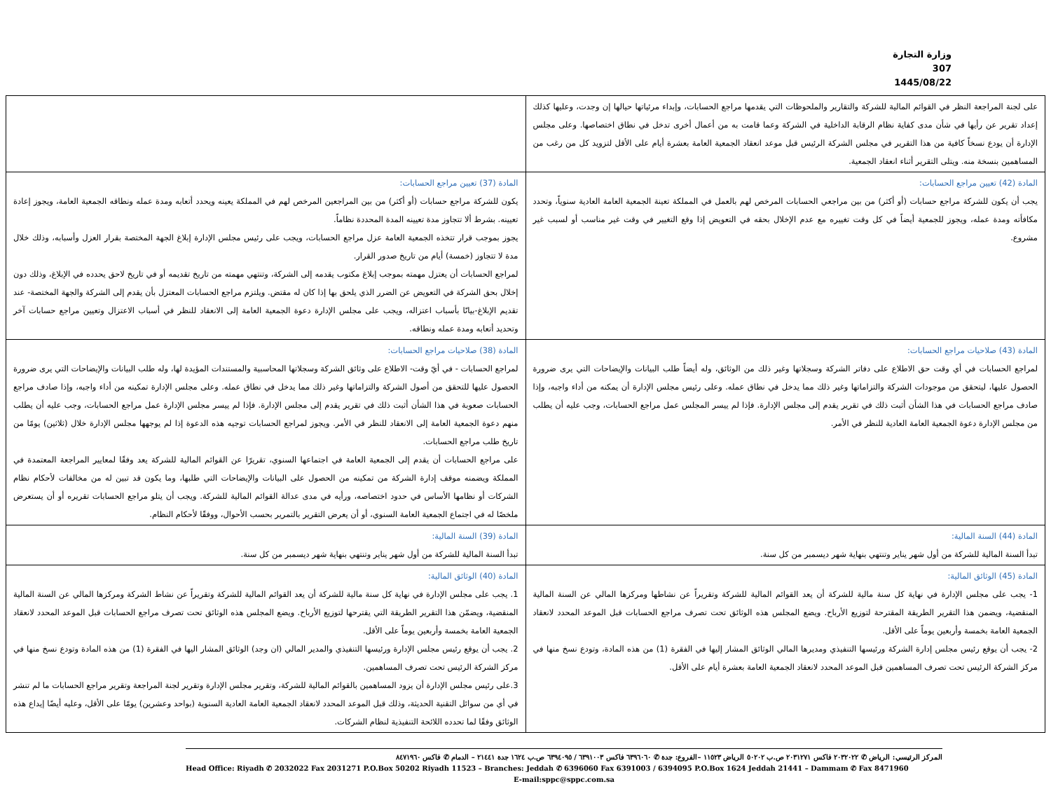وزارة التجارة
307
1445/08/22
| على لجنة المراجعة النظر في القوائم المالية للشركة والتقارير والملحوظات التي يقدمها مراجع الحسابات، وإبداء مرئياتها حيالها إن وجدت، وعليها كذلك إعداد تقرير عن رأيها في شأن مدى كفاية نظام الرقابة الداخلية في الشركة وعما قامت به من أعمال أخرى تدخل في نطاق اختصاصها. وعلى مجلس الإدارة أن يودع نسخاً كافية من هذا التقرير في مجلس الشركة الرئيس قبل موعد انعقاد الجمعية العامة بعشرة أيام على الأقل لتزويد كل من رغب من المساهمين بنسخة منه. ويتلى التقرير أثناء انعقاد الجمعية. | |
| المادة (42) تعيين مراجع الحسابات: يجب أن يكون للشركة مراجع حسابات (أو أكثر) من بين مراجعي الحسابات المرخص لهم بالعمل في المملكة تعينة الجمعية العامة العادية سنوياً، وتحدد مكافأته ومدة عمله، ويجوز للجمعية أيضاً في كل وقت تغييره مع عدم الإخلال بحقه في التعويض إذا وقع التغيير في وقت غير مناسب أو لسبب غير مشروع. | المادة (37) تعيين مراجع الحسابات: يكون للشركة مراجع حسابات (أو أكثر) من بين المراجعين المرخص لهم في المملكة يعينه ويحدد أتعابه ومدة عمله ونطاقه الجمعية العامة، ويجوز إعادة تعيينه. بشرط ألا تتجاوز مدة تعيينه المدة المحددة نظاماً. يجوز بموجب قرار تتخذه الجمعية العامة عزل مراجع الحسابات، ويجب على رئيس مجلس الإدارة إبلاغ الجهة المختصة بقرار العزل وأسبابه، وذلك خلال مدة لا تتجاوز (خمسة) أيام من تاريخ صدور القرار. لمراجع الحسابات أن يعتزل مهمته بموجب إبلاغ مكتوب يقدمه إلى الشركة، وتنتهي مهمته من تاريخ تقديمه أو في تاريخ لاحق يحدده في الإبلاغ، وذلك دون إخلال بحق الشركة في التعويض عن الضرر الذي يلحق بها إذا كان له مقتض. ويلتزم مراجع الحسابات المعتزل بأن يقدم إلى الشركة والجهة المختصة- عند تقديم الإبلاغ-بيانًا بأسباب اعتزاله، ويجب على مجلس الإدارة دعوة الجمعية العامة إلى الانعقاد للنظر في أسباب الاعتزال وتعيين مراجع حسابات آخر وتحديد أتعابه ومدة عمله ونطاقه. |
| المادة (43) صلاحيات مراجع الحسابات: لمراجع الحسابات في أي وقت حق الاطلاع على دفاتر الشركة وسجلاتها وغير ذلك من الوثائق، وله أيضاً طلب البيانات والإيضاحات التي يرى ضرورة الحصول عليها، ليتحقق من موجودات الشركة والتزاماتها وغير ذلك مما يدخل في نطاق عمله. وعلى رئيس مجلس الإدارة أن يمكنه من أداء واجبه، وإذا صادف مراجع الحسابات في هذا الشأن أثبت ذلك في تقرير يقدم إلى مجلس الإدارة. فإذا لم ييسر المجلس عمل مراجع الحسابات، وجب عليه أن يطلب من مجلس الإدارة دعوة الجمعية العامة العادية للنظر في الأمر. | المادة (38) صلاحيات مراجع الحسابات: لمراجع الحسابات - في أيّ وقت- الاطلاع على وثائق الشركة وسجلاتها المحاسبية والمستندات المؤيدة لها، وله طلب البيانات والإيضاحات التي يرى ضرورة الحصول عليها للتحقق من أصول الشركة والتزاماتها وغير ذلك مما يدخل في نطاق عمله. وعلى مجلس الإدارة تمكينه من أداء واجبه، وإذا صادف مراجع الحسابات صعوبة في هذا الشأن أثبت ذلك في تقرير يقدم إلى مجلس الإدارة. فإذا لم ييسر مجلس الإدارة عمل مراجع الحسابات، وجب عليه أن يطلب منهم دعوة الجمعية العامة إلى الانعقاد للنظر في الأمر. ويجوز لمراجع الحسابات توجيه هذه الدعوة إذا لم يوجهها مجلس الإدارة خلال (ثلاثين) يومًا من تاريخ طلب مراجع الحسابات. على مراجع الحسابات أن يقدم إلى الجمعية العامة في اجتماعها السنوي، تقريرًا عن القوائم المالية للشركة يعد وفقًا لمعايير المراجعة المعتمدة في المملكة ويضمنه موقف إدارة الشركة من تمكينه من الحصول على البيانات والإيضاحات التي طلبها، وما يكون قد تبين له من مخالفات لأحكام نظام الشركات أو نظامها الأساس في حدود اختصاصه، ورأيه في مدى عدالة القوائم المالية للشركة. ويجب أن يتلو مراجع الحسابات تقريره أو أن يستعرض ملخصًا له في اجتماع الجمعية العامة السنوي، أو أن يعرض التقرير بالتمرير بحسب الأحوال، ووفقًا لأحكام النظام. |
| المادة (44) السنة المالية: تبدأ السنة المالية للشركة من أول شهر يناير وتنتهي بنهاية شهر ديسمبر من كل سنة. | المادة (39) السنة المالية: تبدأ السنة المالية للشركة من أول شهر يناير وتنتهي بنهاية شهر ديسمبر من كل سنة. |
| المادة (45) الوثائق المالية: 1- يجب على مجلس الإدارة في نهاية كل سنة مالية للشركة أن يعد القوائم المالية للشركة وتقريراً عن نشاطها ومركزها المالي عن السنة المالية المنقضية، ويضمن هذا التقرير الطريقة المقترحة لتوزيع الأرباح. ويضع المجلس هذه الوثائق تحت تصرف مراجع الحسابات قبل الموعد المحدد لانعقاد الجمعية العامة بخمسة وأربعين يوماً على الأقل. 2- يجب أن يوقع رئيس مجلس إدارة الشركة ورئيسها التنفيذي ومديرها المالي الوثائق المشار إليها في الفقرة (1) من هذه المادة، وتودع نسخ منها في مركز الشركة الرئيس تحت تصرف المساهمين قبل الموعد المحدد لانعقاد الجمعية العامة بعشرة أيام على الأقل. | المادة (40) الوثائق المالية: 1. يجب على مجلس الإدارة في نهاية كل سنة مالية للشركة أن يعد القوائم المالية للشركة وتقريراً عن نشاط الشركة ومركزها المالي عن السنة المالية المنقضية، ويضمّن هذا التقرير الطريقة التي يقترحها لتوزيع الأرباح. ويضع المجلس هذه الوثائق تحت تصرف مراجع الحسابات قبل الموعد المحدد لانعقاد الجمعية العامة بخمسة وأربعين يوماً على الأقل. 2. يجب أن يوقع رئيس مجلس الإدارة ورئيسها التنفيذي والمدير المالي (ان وجد) الوثائق المشار اليها في الفقرة (1) من هذه المادة وتودع نسخ منها في مركز الشركة الرئيس تحت تصرف المساهمين. 3.على رئيس مجلس الإدارة أن يزود المساهمين بالقوائم المالية للشركة، وتقرير مجلس الإدارة وتقرير لجنة المراجعة وتقرير مراجع الحسابات ما لم تنشر في أي من سوائل التقنية الحديثة، وذلك قبل الموعد المحدد لانعقاد الجمعية العامة العادية السنوية (بواحد وعشرين) يومًا على الأقل، وعليه أيضًا إيداع هذه الوثائق وفقًا لما تحدده اللائحة التنفيذية لنظام الشركات. |
المركز الرئيسي: الرياض ✆ ٢٠٣٢٠٢٢ فاكس ٢٠٣١٢٧١ ص.ب ٥٠٢٠٢ الرياض ١١٥٢٣ –الفروع: جدة ✆ ٦٣٩٦٠٦٠ فاكس ٦٣٩١٠٠٣ / ٦٣٩٤٠٩٥ ص.ب ١٦٢٤ جدة ٢١٤٤١ – الدمام ✆ فاكس ٨٤٧١٩٦٠
Head Office: Riyadh ✆ 2032022 Fax 2031271 P.O.Box 50202 Riyadh 11523 – Branches: Jeddah ✆ 6396060 Fax 6391003 / 6394095 P.O.Box 1624 Jeddah 21441 – Dammam ✆ Fax 8471960
E-mail:sppc@sppc.com.sa